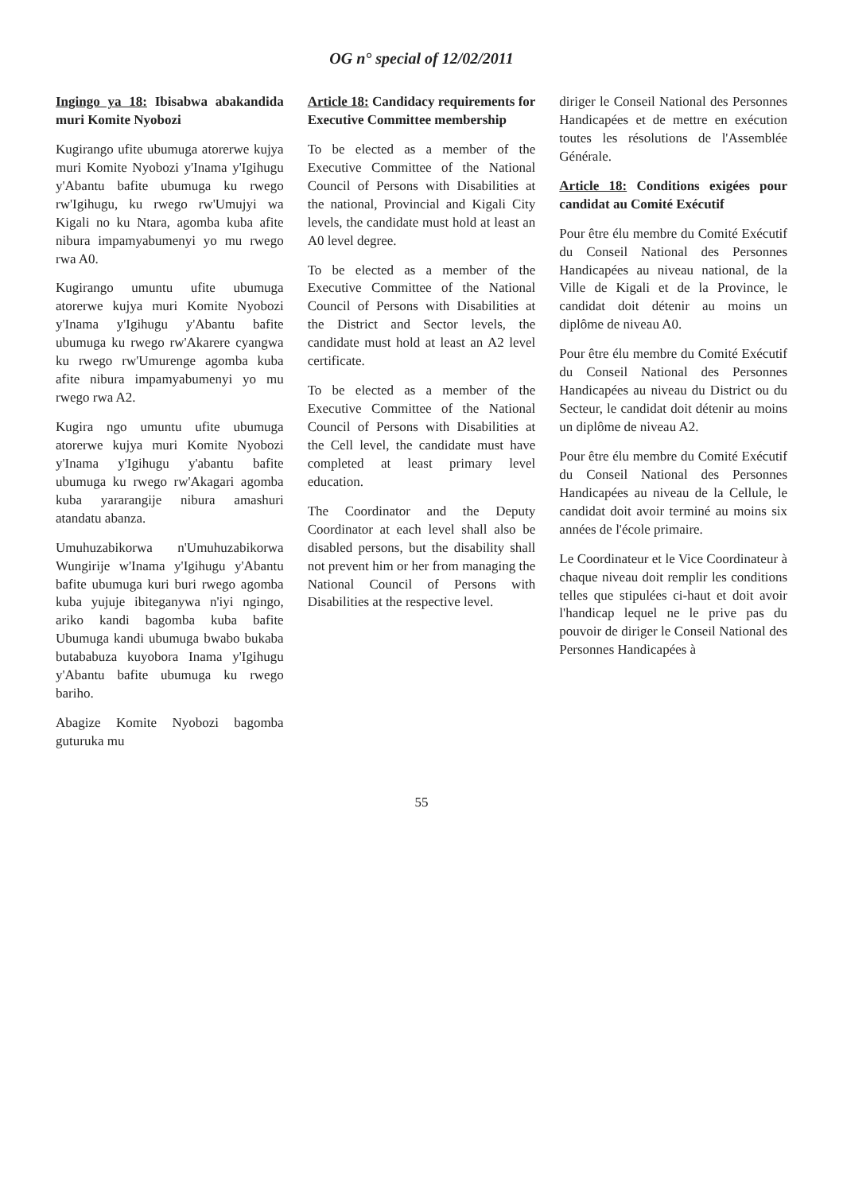OG n° special of 12/02/2011
Ingingo ya 18: Ibisabwa abakandida muri Komite Nyobozi
Kugirango ufite ubumuga atorerwe kujya muri Komite Nyobozi y'Inama y'Igihugu y'Abantu bafite ubumuga ku rwego rw'Igihugu, ku rwego rw'Umujyi wa Kigali no ku Ntara, agomba kuba afite nibura impamyabumenyi yo mu rwego rwa A0.
Kugirango umuntu ufite ubumuga atorerwe kujya muri Komite Nyobozi y'Inama y'Igihugu y'Abantu bafite ubumuga ku rwego rw'Akarere cyangwa ku rwego rw'Umurenge agomba kuba afite nibura impamyabumenyi yo mu rwego rwa A2.
Kugira ngo umuntu ufite ubumuga atorerwe kujya muri Komite Nyobozi y'Inama y'Igihugu y'abantu bafite ubumuga ku rwego rw'Akagari agomba kuba yararangije nibura amashuri atandatu abanza.
Umuhuzabikorwa n'Umuhuzabikorwa Wungirije w'Inama y'Igihugu y'Abantu bafite ubumuga kuri buri rwego agomba kuba yujuje ibiteganywa n'iyi ngingo, ariko kandi bagomba kuba bafite Ubumuga kandi ubumuga bwabo bukaba butababuza kuyobora Inama y'Igihugu y'Abantu bafite ubumuga ku rwego bariho.
Abagize Komite Nyobozi bagomba guturuka mu
Article 18: Candidacy requirements for Executive Committee membership
To be elected as a member of the Executive Committee of the National Council of Persons with Disabilities at the national, Provincial and Kigali City levels, the candidate must hold at least an A0 level degree.
To be elected as a member of the Executive Committee of the National Council of Persons with Disabilities at the District and Sector levels, the candidate must hold at least an A2 level certificate.
To be elected as a member of the Executive Committee of the National Council of Persons with Disabilities at the Cell level, the candidate must have completed at least primary level education.
The Coordinator and the Deputy Coordinator at each level shall also be disabled persons, but the disability shall not prevent him or her from managing the National Council of Persons with Disabilities at the respective level.
diriger le Conseil National des Personnes Handicapées et de mettre en exécution toutes les résolutions de l'Assemblée Générale.
Article 18: Conditions exigées pour candidat au Comité Exécutif
Pour être élu membre du Comité Exécutif du Conseil National des Personnes Handicapées au niveau national, de la Ville de Kigali et de la Province, le candidat doit détenir au moins un diplôme de niveau A0.
Pour être élu membre du Comité Exécutif du Conseil National des Personnes Handicapées au niveau du District ou du Secteur, le candidat doit détenir au moins un diplôme de niveau A2.
Pour être élu membre du Comité Exécutif du Conseil National des Personnes Handicapées au niveau de la Cellule, le candidat doit avoir terminé au moins six années de l'école primaire.
Le Coordinateur et le Vice Coordinateur à chaque niveau doit remplir les conditions telles que stipulées ci-haut et doit avoir l'handicap lequel ne le prive pas du pouvoir de diriger le Conseil National des Personnes Handicapées à
55